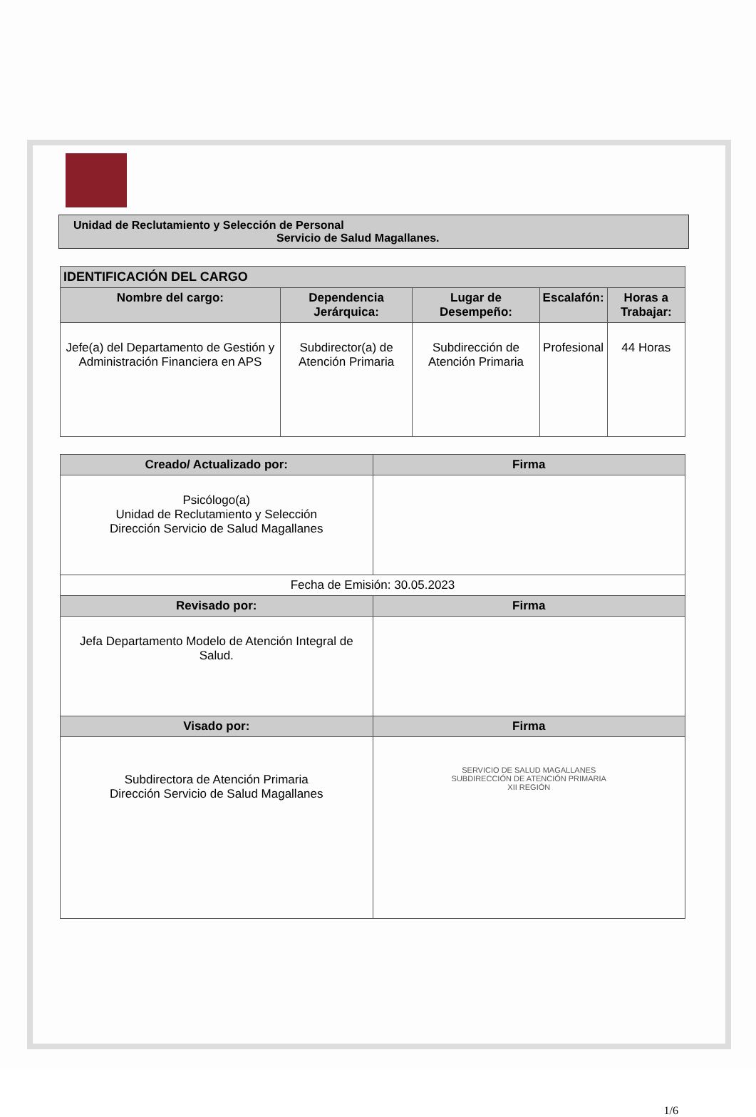Unidad de Reclutamiento y Selección de Personal
Servicio de Salud Magallanes.
| IDENTIFICACIÓN DEL CARGO | | | | |
| --- | --- | --- | --- | --- |
| Nombre del cargo: | Dependencia Jerárquica: | Lugar de Desempeño: | Escalafón: | Horas a Trabajar: |
| Jefe(a) del Departamento de Gestión y Administración Financiera en APS | Subdirector(a) de Atención Primaria | Subdirección de Atención Primaria | Profesional | 44 Horas |
| Creado/ Actualizado por: | Firma |
| --- | --- |
| Psicólogo(a) Unidad de Reclutamiento y Selección Dirección Servicio de Salud Magallanes | |
| Fecha de Emisión: 30.05.2023 | |
| Revisado por: | Firma |
| Jefa Departamento Modelo de Atención Integral de Salud. | |
| Visado por: | Firma |
| Subdirectora de Atención Primaria Dirección Servicio de Salud Magallanes | SERVICIO DE SALUD MAGALLANES SUBDIRECCIÓN DE ATENCIÓN PRIMARIA XII REGIÓN |
1/6